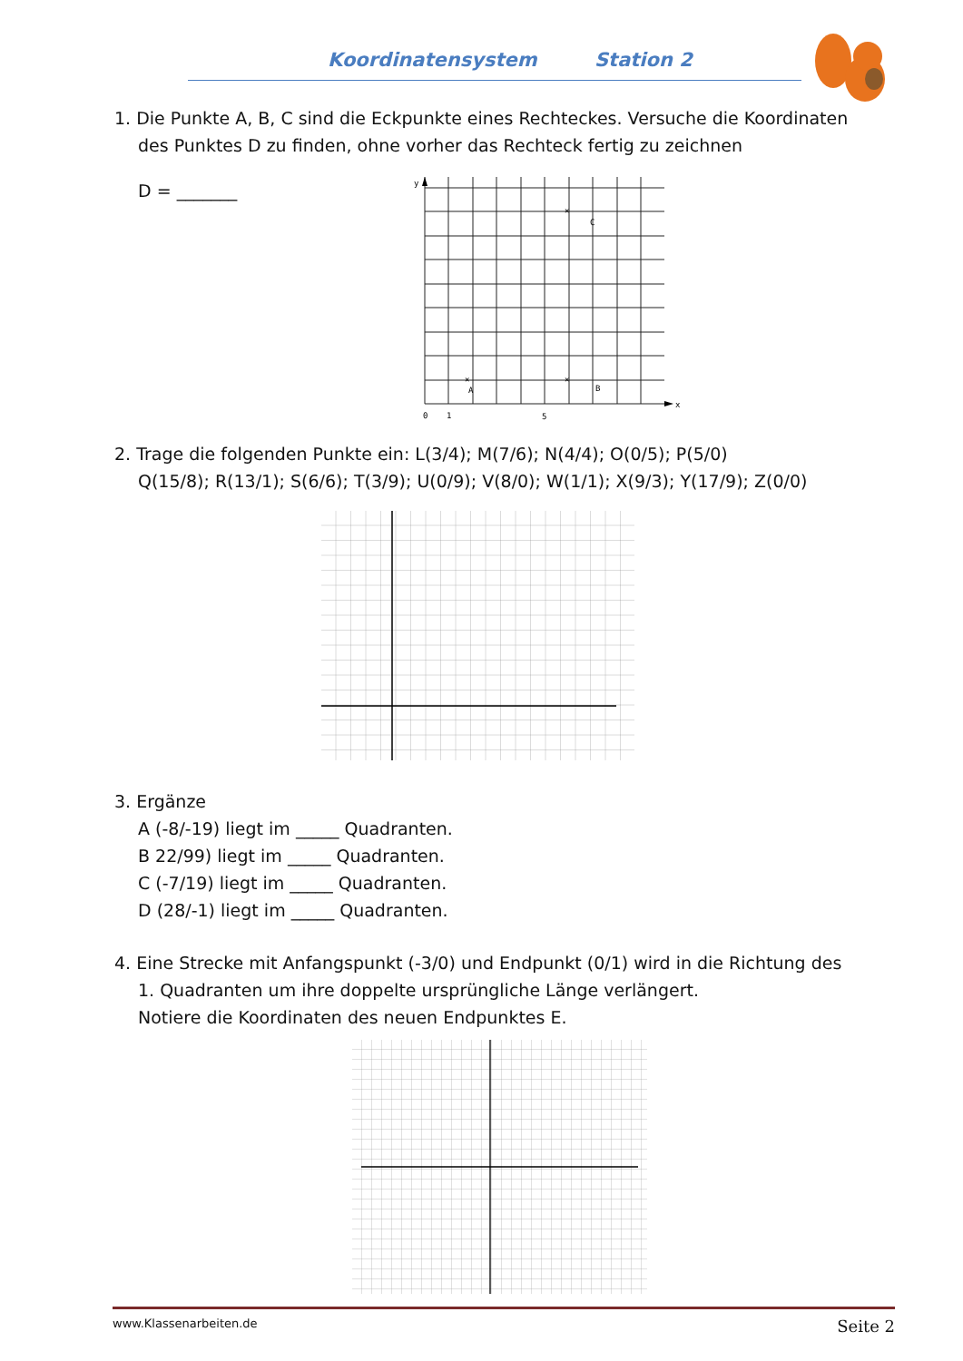Koordinatensystem Station 2
1. Die Punkte A, B, C sind die Eckpunkte eines Rechteckes. Versuche die Koordinaten
des Punktes D zu finden, ohne vorher das Rechteck fertig zu zeichnen
D = _______
y
x
0
1
5
C
A
B
✕
✕
✕
2. Trage die folgenden Punkte ein: L(3/4); M(7/6); N(4/4); O(0/5); P(5/0)
Q(15/8); R(13/1); S(6/6); T(3/9); U(0/9); V(8/0); W(1/1); X(9/3); Y(17/9); Z(0/0)
3. Ergänze
A (-8/-19) liegt im _____ Quadranten.
B 22/99) liegt im _____ Quadranten.
C (-7/19) liegt im _____ Quadranten.
D (28/-1) liegt im _____ Quadranten.
4. Eine Strecke mit Anfangspunkt (-3/0) und Endpunkt (0/1) wird in die Richtung des
1. Quadranten um ihre doppelte ursprüngliche Länge verlängert.
Notiere die Koordinaten des neuen Endpunktes E.
www.Klassenarbeiten.de Seite 2